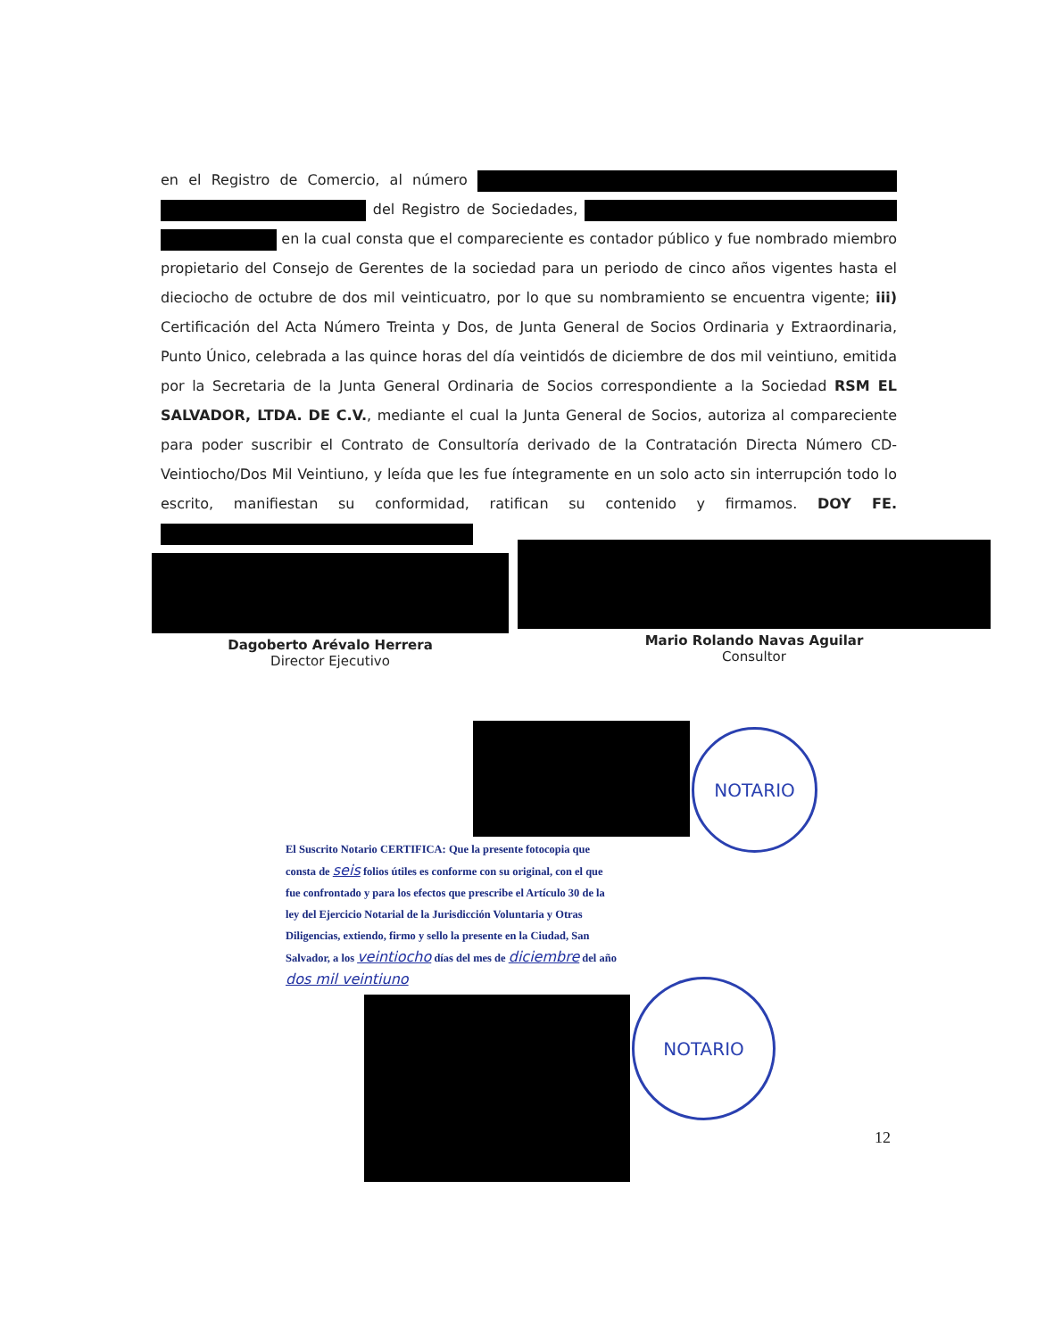en el Registro de Comercio, al número del Registro de Sociedades, en la cual consta que el compareciente es contador público y fue nombrado miembro propietario del Consejo de Gerentes de la sociedad para un periodo de cinco años vigentes hasta el dieciocho de octubre de dos mil veinticuatro, por lo que su nombramiento se encuentra vigente; iii) Certificación del Acta Número Treinta y Dos, de Junta General de Socios Ordinaria y Extraordinaria, Punto Único, celebrada a las quince horas del día veintidós de diciembre de dos mil veintiuno, emitida por la Secretaria de la Junta General Ordinaria de Socios correspondiente a la Sociedad RSM EL SALVADOR, LTDA. DE C.V., mediante el cual la Junta General de Socios, autoriza al compareciente para poder suscribir el Contrato de Consultoría derivado de la Contratación Directa Número CD-Veintiocho/Dos Mil Veintiuno, y leída que les fue íntegramente en un solo acto sin interrupción todo lo escrito, manifiestan su conformidad, ratifican su contenido y firmamos. DOY FE.
Dagoberto Arévalo Herrera
Director Ejecutivo
Mario Rolando Navas Aguilar
Consultor
NOTARIO
El Suscrito Notario CERTIFICA: Que la presente fotocopia que consta de seis folios útiles es conforme con su original, con el que fue confrontado y para los efectos que prescribe el Artículo 30 de la ley del Ejercicio Notarial de la Jurisdicción Voluntaria y Otras Diligencias, extiendo, firmo y sello la presente en la Ciudad, San Salvador, a los veintiocho días del mes de diciembre del año dos mil veintiuno
NOTARIO
12